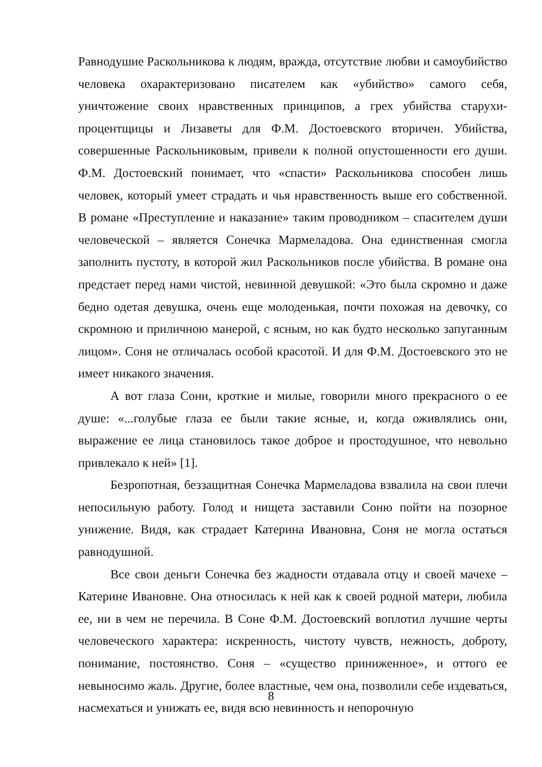Равнодушие Раскольникова к людям, вражда, отсутствие любви и самоубийство человека охарактеризовано писателем как «убийство» самого себя, уничтожение своих нравственных принципов, а грех убийства старухи-процентщицы и Лизаветы для Ф.М. Достоевского вторичен. Убийства, совершенные Раскольниковым, привели к полной опустошенности его души. Ф.М. Достоевский понимает, что «спасти» Раскольникова способен лишь человек, который умеет страдать и чья нравственность выше его собственной. В романе «Преступление и наказание» таким проводником – спасителем души человеческой – является Сонечка Мармеладова. Она единственная смогла заполнить пустоту, в которой жил Раскольников после убийства. В романе она предстает перед нами чистой, невинной девушкой: «Это была скромно и даже бедно одетая девушка, очень еще молоденькая, почти похожая на девочку, со скромною и приличною манерой, с ясным, но как будто несколько запуганным лицом». Соня не отличалась особой красотой. И для Ф.М. Достоевского это не имеет никакого значения.
А вот глаза Сони, кроткие и милые, говорили много прекрасного о ее душе: «...голубые глаза ее были такие ясные, и, когда оживлялись они, выражение ее лица становилось такое доброе и простодушное, что невольно привлекало к ней» [1].
Безропотная, беззащитная Сонечка Мармеладова взвалила на свои плечи непосильную работу. Голод и нищета заставили Соню пойти на позорное унижение. Видя, как страдает Катерина Ивановна, Соня не могла остаться равнодушной.
Все свои деньги Сонечка без жадности отдавала отцу и своей мачехе – Катерине Ивановне. Она относилась к ней как к своей родной матери, любила ее, ни в чем не перечила. В Соне Ф.М. Достоевский воплотил лучшие черты человеческого характера: искренность, чистоту чувств, нежность, доброту, понимание, постоянство. Соня – «существо приниженное», и оттого ее невыносимо жаль. Другие, более властные, чем она, позволили себе издеваться, насмехаться и унижать ее, видя всю невинность и непорочную
8